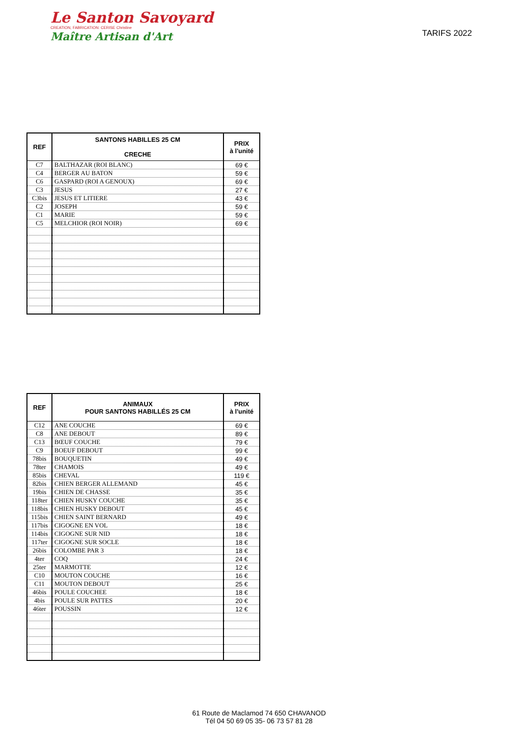Le Santon Savoyard
CREATION, FABRICATION: CERISE Christine
Maître Artisan d'Art
TARIFS 2022
| REF | SANTONS HABILLES 25 CM CRECHE | PRIX à l'unité |
| --- | --- | --- |
| C7 | BALTHAZAR (ROI BLANC) | 69 € |
| C4 | BERGER AU BATON | 59 € |
| C6 | GASPARD (ROI A GENOUX) | 69 € |
| C3 | JESUS | 27 € |
| C3bis | JESUS ET LITIERE | 43 € |
| C2 | JOSEPH | 59 € |
| C1 | MARIE | 59 € |
| C5 | MELCHIOR (ROI NOIR) | 69 € |
| REF | ANIMAUX POUR SANTONS HABILLÉS 25 CM | PRIX à l'unité |
| --- | --- | --- |
| C12 | ANE COUCHE | 69 € |
| C8 | ANE DEBOUT | 89 € |
| C13 | BŒUF COUCHE | 79 € |
| C9 | BOEUF DEBOUT | 99 € |
| 78bis | BOUQUETIN | 49 € |
| 78ter | CHAMOIS | 49 € |
| 85bis | CHEVAL | 119 € |
| 82bis | CHIEN BERGER ALLEMAND | 45 € |
| 19bis | CHIEN DE CHASSE | 35 € |
| 118ter | CHIEN HUSKY COUCHE | 35 € |
| 118bis | CHIEN HUSKY DEBOUT | 45 € |
| 115bis | CHIEN SAINT BERNARD | 49 € |
| 117bis | CIGOGNE EN VOL | 18 € |
| 114bis | CIGOGNE SUR NID | 18 € |
| 117ter | CIGOGNE SUR SOCLE | 18 € |
| 26bis | COLOMBE PAR 3 | 18 € |
| 4ter | COQ | 24 € |
| 25ter | MARMOTTE | 12 € |
| C10 | MOUTON COUCHE | 16 € |
| C11 | MOUTON DEBOUT | 25 € |
| 46bis | POULE COUCHEE | 18 € |
| 4bis | POULE SUR PATTES | 20 € |
| 46ter | POUSSIN | 12 € |
61 Route de Maclamod 74 650 CHAVANOD
Tél 04 50 69 05 35- 06 73 57 81 28